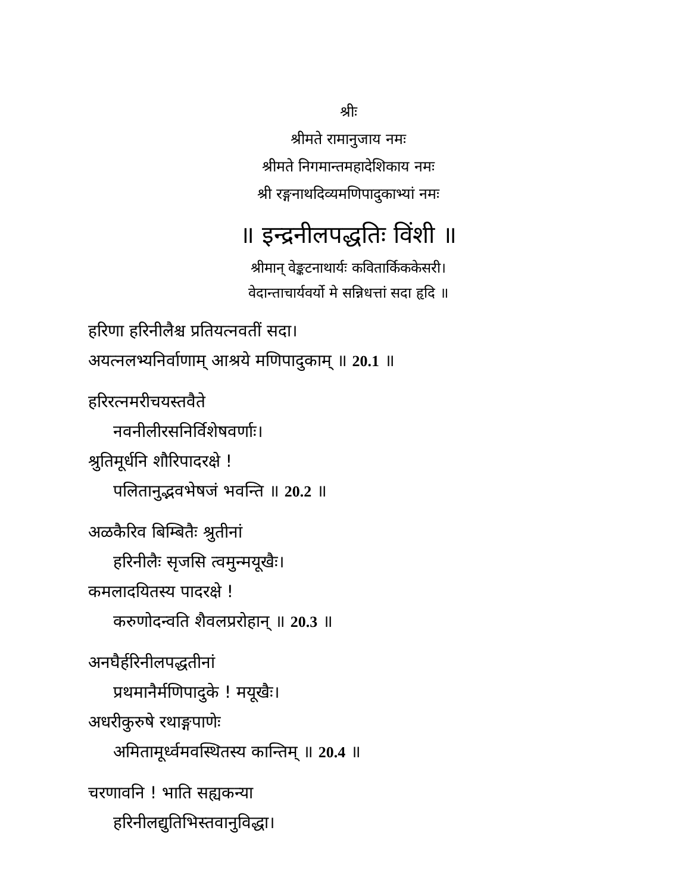श्रीः
श्रीमते रामानुजाय नमः
श्रीमते निगमान्तमहादेशिकाय नमः
श्री रङ्गनाथदिव्यमणिपादुकाभ्यां नमः
॥ इन्द्रनीलपद्धतिः विंशी ॥
श्रीमान् वेङ्कटनाथार्यः कवितार्किककेसरी।
वेदान्ताचार्यवर्यो मे सन्निधत्तां सदा हृदि ॥
हरिणा हरिनीलैश्च प्रतियत्नवतीं सदा।
अयत्नलभ्यनिर्वाणाम् आश्रये मणिपादुकाम् ॥ 20.1 ॥
हरिरत्नमरीचयस्तवैते
नवनीलीरसनिर्विशेषवर्णाः।
श्रुतिमूर्धनि शौरिपादरक्षे !
पलितानुद्भवभेषजं भवन्ति ॥ 20.2 ॥
अळकैरिव बिम्बितैः श्रुतीनां
हरिनीलैः सृजसि त्वमुन्मयूखैः।
कमलादयितस्य पादरक्षे !
करुणोदन्वति शैवलप्ररोहान् ॥ 20.3 ॥
अनघैर्हरिनीलपद्धतीनां
प्रथमानैर्मणिपादुके ! मयूखैः।
अधरीकुरुषे रथाङ्गपाणेः
अमितामूर्ध्वमवस्थितस्य कान्तिम् ॥ 20.4 ॥
चरणावनि ! भाति सह्यकन्या
हरिनीलद्युतिभिस्तवानुविद्धा।